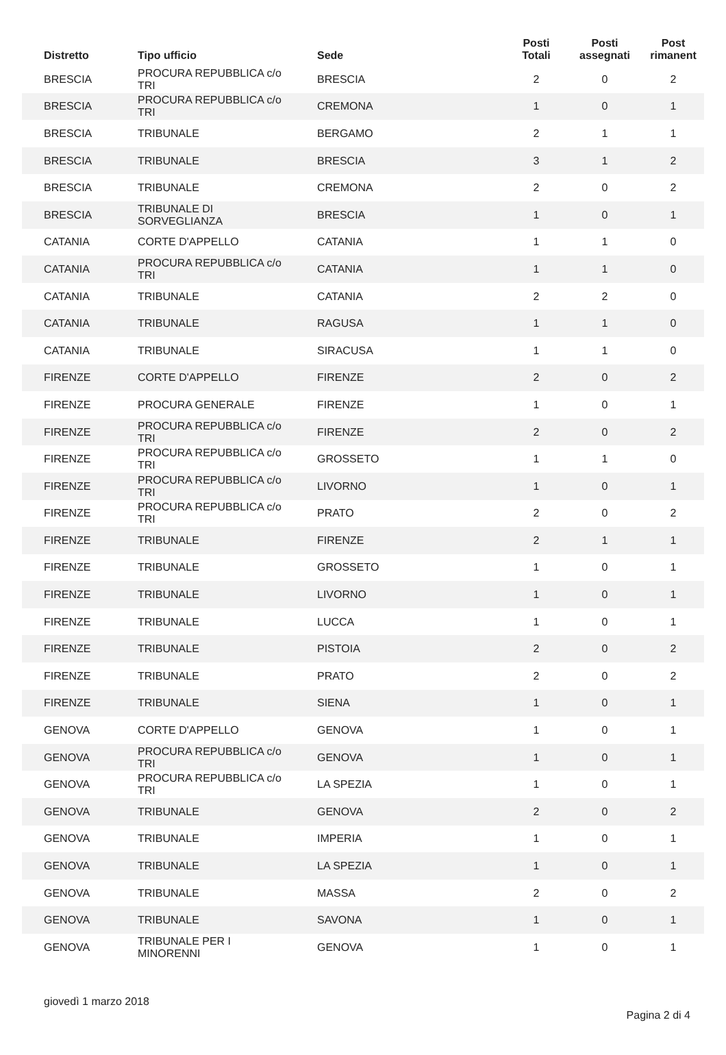| Distretto | Tipo ufficio | Sede | Posti Totali | Posti assegnati | Post rimanent |
| --- | --- | --- | --- | --- | --- |
| BRESCIA | PROCURA REPUBBLICA c/o TRI | BRESCIA | 2 | 0 | 2 |
| BRESCIA | PROCURA REPUBBLICA c/o TRI | CREMONA | 1 | 0 | 1 |
| BRESCIA | TRIBUNALE | BERGAMO | 2 | 1 | 1 |
| BRESCIA | TRIBUNALE | BRESCIA | 3 | 1 | 2 |
| BRESCIA | TRIBUNALE | CREMONA | 2 | 0 | 2 |
| BRESCIA | TRIBUNALE DI SORVEGLIANZA | BRESCIA | 1 | 0 | 1 |
| CATANIA | CORTE D'APPELLO | CATANIA | 1 | 1 | 0 |
| CATANIA | PROCURA REPUBBLICA c/o TRI | CATANIA | 1 | 1 | 0 |
| CATANIA | TRIBUNALE | CATANIA | 2 | 2 | 0 |
| CATANIA | TRIBUNALE | RAGUSA | 1 | 1 | 0 |
| CATANIA | TRIBUNALE | SIRACUSA | 1 | 1 | 0 |
| FIRENZE | CORTE D'APPELLO | FIRENZE | 2 | 0 | 2 |
| FIRENZE | PROCURA GENERALE | FIRENZE | 1 | 0 | 1 |
| FIRENZE | PROCURA REPUBBLICA c/o TRI | FIRENZE | 2 | 0 | 2 |
| FIRENZE | PROCURA REPUBBLICA c/o TRI | GROSSETO | 1 | 1 | 0 |
| FIRENZE | PROCURA REPUBBLICA c/o TRI | LIVORNO | 1 | 0 | 1 |
| FIRENZE | PROCURA REPUBBLICA c/o TRI | PRATO | 2 | 0 | 2 |
| FIRENZE | TRIBUNALE | FIRENZE | 2 | 1 | 1 |
| FIRENZE | TRIBUNALE | GROSSETO | 1 | 0 | 1 |
| FIRENZE | TRIBUNALE | LIVORNO | 1 | 0 | 1 |
| FIRENZE | TRIBUNALE | LUCCA | 1 | 0 | 1 |
| FIRENZE | TRIBUNALE | PISTOIA | 2 | 0 | 2 |
| FIRENZE | TRIBUNALE | PRATO | 2 | 0 | 2 |
| FIRENZE | TRIBUNALE | SIENA | 1 | 0 | 1 |
| GENOVA | CORTE D'APPELLO | GENOVA | 1 | 0 | 1 |
| GENOVA | PROCURA REPUBBLICA c/o TRI | GENOVA | 1 | 0 | 1 |
| GENOVA | PROCURA REPUBBLICA c/o TRI | LA SPEZIA | 1 | 0 | 1 |
| GENOVA | TRIBUNALE | GENOVA | 2 | 0 | 2 |
| GENOVA | TRIBUNALE | IMPERIA | 1 | 0 | 1 |
| GENOVA | TRIBUNALE | LA SPEZIA | 1 | 0 | 1 |
| GENOVA | TRIBUNALE | MASSA | 2 | 0 | 2 |
| GENOVA | TRIBUNALE | SAVONA | 1 | 0 | 1 |
| GENOVA | TRIBUNALE PER I MINORENNI | GENOVA | 1 | 0 | 1 |
giovedì 1 marzo 2018 Pagina 2 di 4